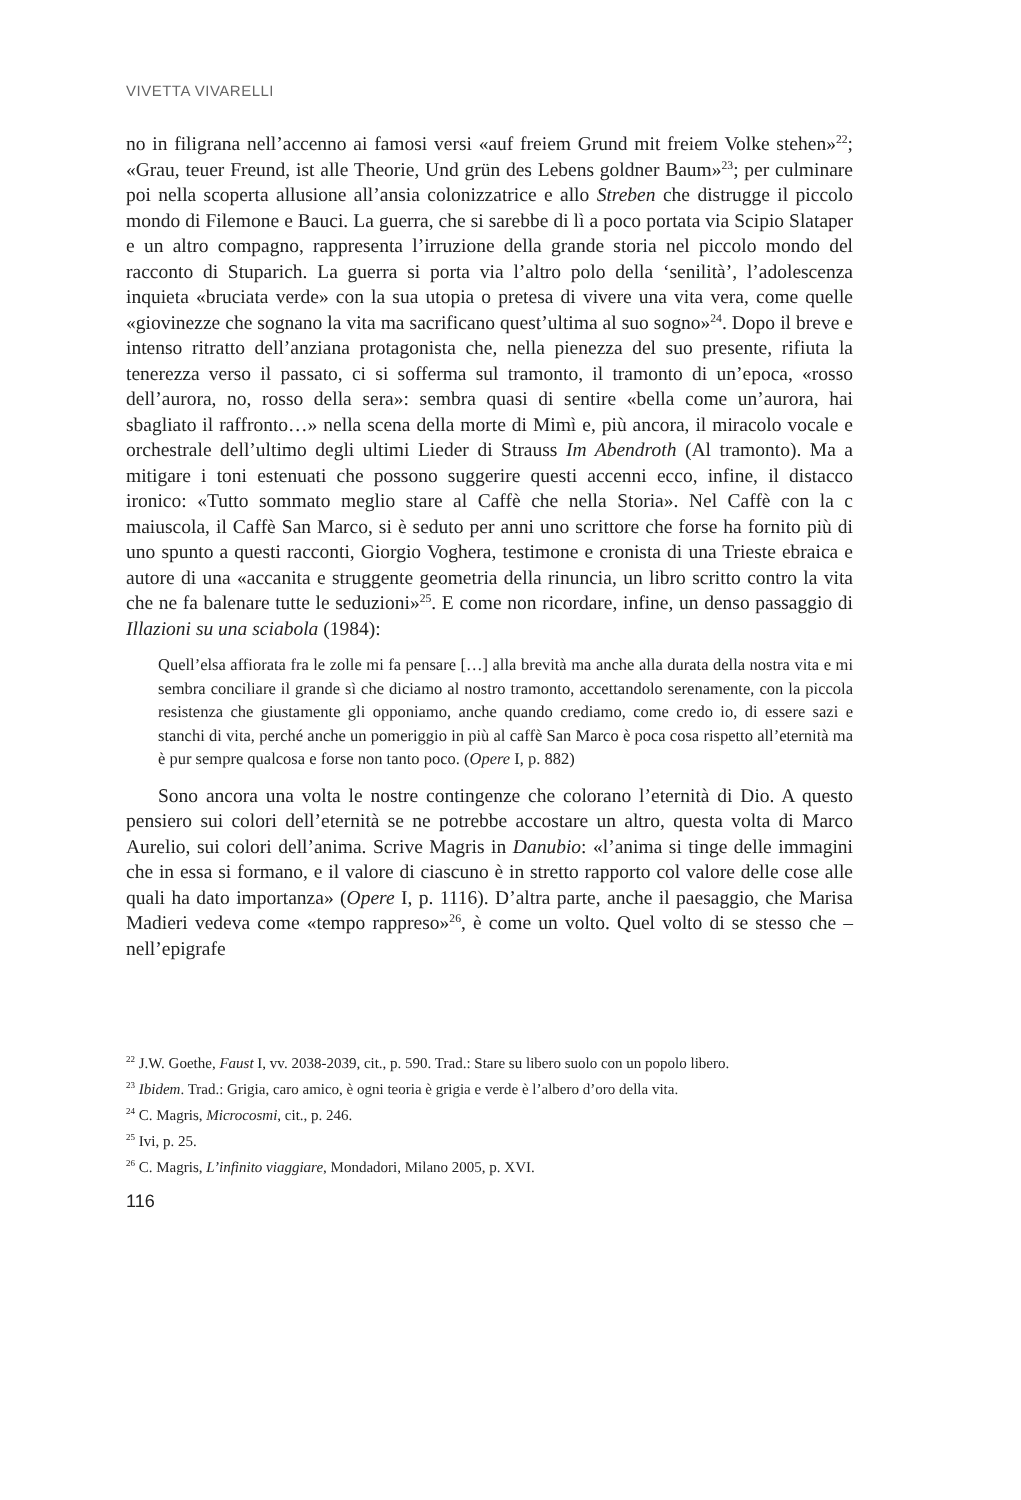VIVETTA VIVARELLI
no in filigrana nell’accenno ai famosi versi «auf freiem Grund mit freiem Volke stehen»<sup>22</sup>; «Grau, teuer Freund, ist alle Theorie, Und grün des Lebens goldner Baum»<sup>23</sup>; per culminare poi nella scoperta allusione all’ansia colonizzatrice e allo Streben che distrugge il piccolo mondo di Filemone e Bauci. La guerra, che si sarebbe di lì a poco portata via Scipio Slataper e un altro compagno, rappresenta l’irruzione della grande storia nel piccolo mondo del racconto di Stuparich. La guerra si porta via l’altro polo della ‘senilità’, l’adolescenza inquieta «bruciata verde» con la sua utopia o pretesa di vivere una vita vera, come quelle «giovinezze che sognano la vita ma sacrificano quest’ultima al suo sogno»<sup>24</sup>. Dopo il breve e intenso ritratto dell’anziana protagonista che, nella pienezza del suo presente, rifiuta la tenerezza verso il passato, ci si sofferma sul tramonto, il tramonto di un’epoca, «rosso dell’aurora, no, rosso della sera»: sembra quasi di sentire «bella come un’aurora, hai sbagliato il raffronto…» nella scena della morte di Mimì e, più ancora, il miracolo vocale e orchestrale dell’ultimo degli ultimi Lieder di Strauss Im Abendroth (Al tramonto). Ma a mitigare i toni estenuati che possono suggerire questi accenni ecco, infine, il distacco ironico: «Tutto sommato meglio stare al Caffè che nella Storia». Nel Caffè con la c maiuscola, il Caffè San Marco, si è seduto per anni uno scrittore che forse ha fornito più di uno spunto a questi racconti, Giorgio Voghera, testimone e cronista di una Trieste ebraica e autore di una «accanita e struggente geometria della rinuncia, un libro scritto contro la vita che ne fa balenare tutte le seduzioni»<sup>25</sup>. E come non ricordare, infine, un denso passaggio di Illazioni su una sciabola (1984):
Quell’elsa affiorata fra le zolle mi fa pensare […] alla brevità ma anche alla durata della nostra vita e mi sembra conciliare il grande sì che diciamo al nostro tramonto, accettandolo serenamente, con la piccola resistenza che giustamente gli opponiamo, anche quando crediamo, come credo io, di essere sazi e stanchi di vita, perché anche un pomeriggio in più al caffè San Marco è poca cosa rispetto all’eternità ma è pur sempre qualcosa e forse non tanto poco. (Opere I, p. 882)
Sono ancora una volta le nostre contingenze che colorano l’eternità di Dio. A questo pensiero sui colori dell’eternità se ne potrebbe accostare un altro, questa volta di Marco Aurelio, sui colori dell’anima. Scrive Magris in Danubio: «l’anima si tinge delle immagini che in essa si formano, e il valore di ciascuno è in stretto rapporto col valore delle cose alle quali ha dato importanza» (Opere I, p. 1116). D’altra parte, anche il paesaggio, che Marisa Madieri vedeva come «tempo rappreso»<sup>26</sup>, è come un volto. Quel volto di se stesso che – nell’epigrafe
<sup>22</sup> J.W. Goethe, Faust I, vv. 2038-2039, cit., p. 590. Trad.: Stare su libero suolo con un popolo libero.
<sup>23</sup> Ibidem. Trad.: Grigia, caro amico, è ogni teoria è grigia e verde è l’albero d’oro della vita.
<sup>24</sup> C. Magris, Microcosmi, cit., p. 246.
<sup>25</sup> Ivi, p. 25.
<sup>26</sup> C. Magris, L’infinito viaggiare, Mondadori, Milano 2005, p. XVI.
116